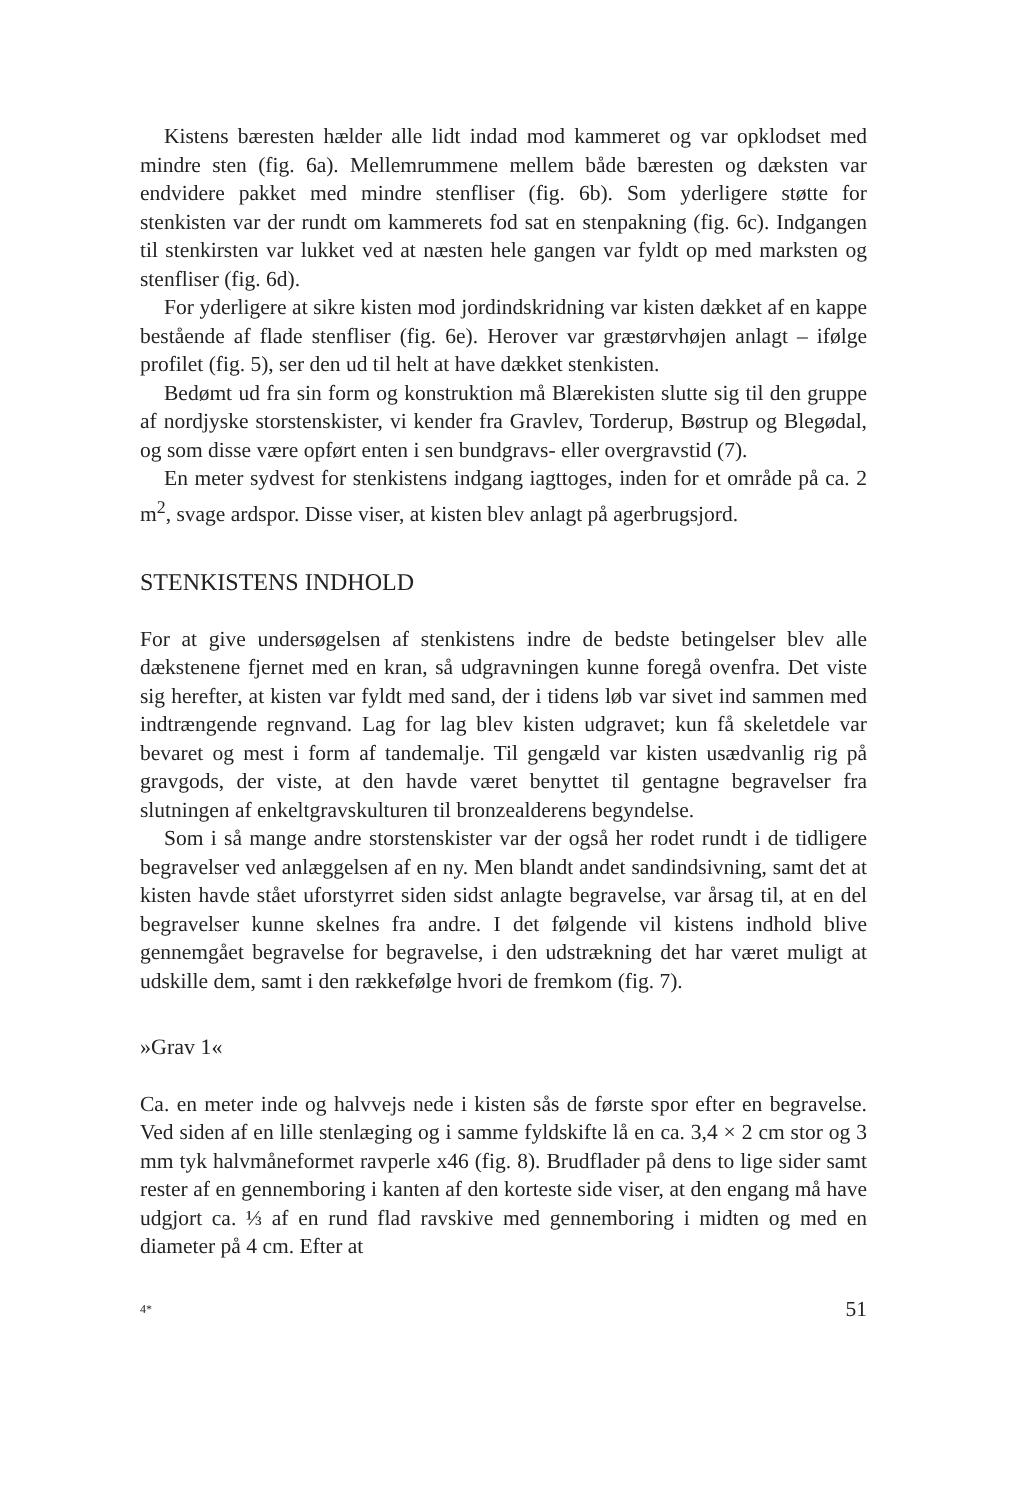Kistens bæresten hælder alle lidt indad mod kammeret og var opklodset med mindre sten (fig. 6a). Mellemrummene mellem både bæresten og dæksten var endvidere pakket med mindre stenfliser (fig. 6b). Som yderligere støtte for stenkisten var der rundt om kammerets fod sat en stenpakning (fig. 6c). Indgangen til stenkirsten var lukket ved at næsten hele gangen var fyldt op med marksten og stenfliser (fig. 6d).
For yderligere at sikre kisten mod jordindskridning var kisten dækket af en kappe bestående af flade stenfliser (fig. 6e). Herover var græstørvhøjen anlagt – ifølge profilet (fig. 5), ser den ud til helt at have dækket stenkisten.
Bedømt ud fra sin form og konstruktion må Blærekisten slutte sig til den gruppe af nordjyske storstenskister, vi kender fra Gravlev, Torderup, Bøstrup og Blegødal, og som disse være opført enten i sen bundgravs- eller overgravstid (7).
En meter sydvest for stenkistens indgang iagttoges, inden for et område på ca. 2 m<sup>2</sup>, svage ardspor. Disse viser, at kisten blev anlagt på agerbrugsjord.
STENKISTENS INDHOLD
For at give undersøgelsen af stenkistens indre de bedste betingelser blev alle dækstenene fjernet med en kran, så udgravningen kunne foregå ovenfra. Det viste sig herefter, at kisten var fyldt med sand, der i tidens løb var sivet ind sammen med indtrængende regnvand. Lag for lag blev kisten udgravet; kun få skeletdele var bevaret og mest i form af tandemalje. Til gengæld var kisten usædvanlig rig på gravgods, der viste, at den havde været benyttet til gentagne begravelser fra slutningen af enkeltgravskulturen til bronzealderens begyndelse.
Som i så mange andre storstenskister var der også her rodet rundt i de tidligere begravelser ved anlæggelsen af en ny. Men blandt andet sandindsivning, samt det at kisten havde stået uforstyrret siden sidst anlagte begravelse, var årsag til, at en del begravelser kunne skelnes fra andre. I det følgende vil kistens indhold blive gennemgået begravelse for begravelse, i den udstrækning det har været muligt at udskille dem, samt i den rækkefølge hvori de fremkom (fig. 7).
»Grav 1«
Ca. en meter inde og halvvejs nede i kisten sås de første spor efter en begravelse. Ved siden af en lille stenlæging og i samme fyldskifte lå en ca. 3,4 × 2 cm stor og 3 mm tyk halvmåneformet ravperle x46 (fig. 8). Brudflader på dens to lige sider samt rester af en gennemboring i kanten af den korteste side viser, at den engang må have udgjort ca. ⅓ af en rund flad ravskive med gennemboring i midten og med en diameter på 4 cm. Efter at
4* 51